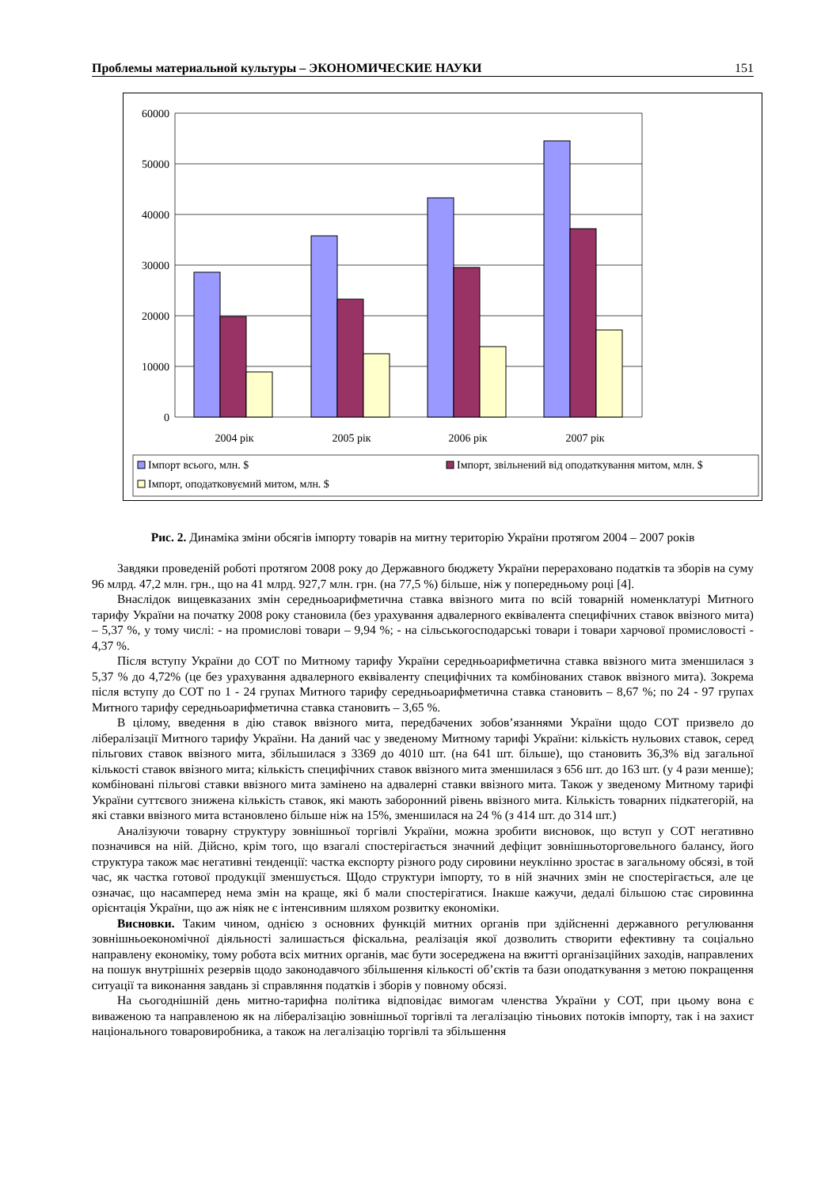Проблемы материальной культуры – ЭКОНОМИЧЕСКИЕ НАУКИ 151
60000
50000
40000
30000
20000
10000
0
2004 рік
2005 рік
2006 рік
2007 рік
Імпорт всього, млн. $
Імпорт, звільнений від оподаткування митом, млн. $
Імпорт, оподатковуємий митом, млн. $
Рис. 2. Динаміка зміни обсягів імпорту товарів на митну територію України протягом 2004 – 2007 років
Завдяки проведеній роботі протягом 2008 року до Державного бюджету України перераховано податків та зборів на суму 96 млрд. 47,2 млн. грн., що на 41 млрд. 927,7 млн. грн. (на 77,5 %) більше, ніж у попередньому році [4].
Внаслідок вищевказаних змін середньоарифметична ставка ввізного мита по всій товарній номенклатурі Митного тарифу України на початку 2008 року становила (без урахування адвалерного еквівалента специфічних ставок ввізного мита) – 5,37 %, у тому числі: - на промислові товари – 9,94 %; - на сільськогосподарські товари і товари харчової промисловості - 4,37 %.
Після вступу України до СОТ по Митному тарифу України середньоарифметична ставка ввізного мита зменшилася з 5,37 % до 4,72% (це без урахування адвалерного еквіваленту специфічних та комбінованих ставок ввізного мита). Зокрема після вступу до СОТ по 1 - 24 групах Митного тарифу середньоарифметична ставка становить – 8,67 %; по 24 - 97 групах Митного тарифу середньоарифметична ставка становить – 3,65 %.
В цілому, введення в дію ставок ввізного мита, передбачених зобов’язаннями України щодо СОТ призвело до лібералізації Митного тарифу України. На даний час у зведеному Митному тарифі України: кількість нульових ставок, серед пільгових ставок ввізного мита, збільшилася з 3369 до 4010 шт. (на 641 шт. більше), що становить 36,3% від загальної кількості ставок ввізного мита; кількість специфічних ставок ввізного мита зменшилася з 656 шт. до 163 шт. (у 4 рази менше); комбіновані пільгові ставки ввізного мита замінено на адвалерні ставки ввізного мита. Також у зведеному Митному тарифі України суттєвого знижена кількість ставок, які мають заборонний рівень ввізного мита. Кількість товарних підкатегорій, на які ставки ввізного мита встановлено більше ніж на 15%, зменшилася на 24 % (з 414 шт. до 314 шт.)
Аналізуючи товарну структуру зовнішньої торгівлі України, можна зробити висновок, що вступ у СОТ негативно позначився на ній. Дійсно, крім того, що взагалі спостерігається значний дефіцит зовнішньоторговельного балансу, його структура також має негативні тенденції: частка експорту різного роду сировини неуклінно зростає в загальному обсязі, в той час, як частка готової продукції зменшується. Щодо структури імпорту, то в ній значних змін не спостерігається, але це означає, що насамперед нема змін на краще, які б мали спостерігатися. Інакше кажучи, дедалі більшою стає сировинна орієнтація України, що аж ніяк не є інтенсивним шляхом розвитку економіки.
Висновки. Таким чином, однією з основних функцій митних органів при здійсненні державного регулювання зовнішньоекономічної діяльності залишається фіскальна, реалізація якої дозволить створити ефективну та соціально направлену економіку, тому робота всіх митних органів, має бути зосереджена на вжитті організаційних заходів, направлених на пошук внутрішніх резервів щодо законодавчого збільшення кількості об’єктів та бази оподаткування з метою покращення ситуації та виконання завдань зі справляння податків і зборів у повному обсязі.
На сьогоднішній день митно-тарифна політика відповідає вимогам членства України у СОТ, при цьому вона є виваженою та направленою як на лібералізацію зовнішньої торгівлі та легалізацію тіньових потоків імпорту, так і на захист національного товаровиробника, а також на легалізацію торгівлі та збільшення